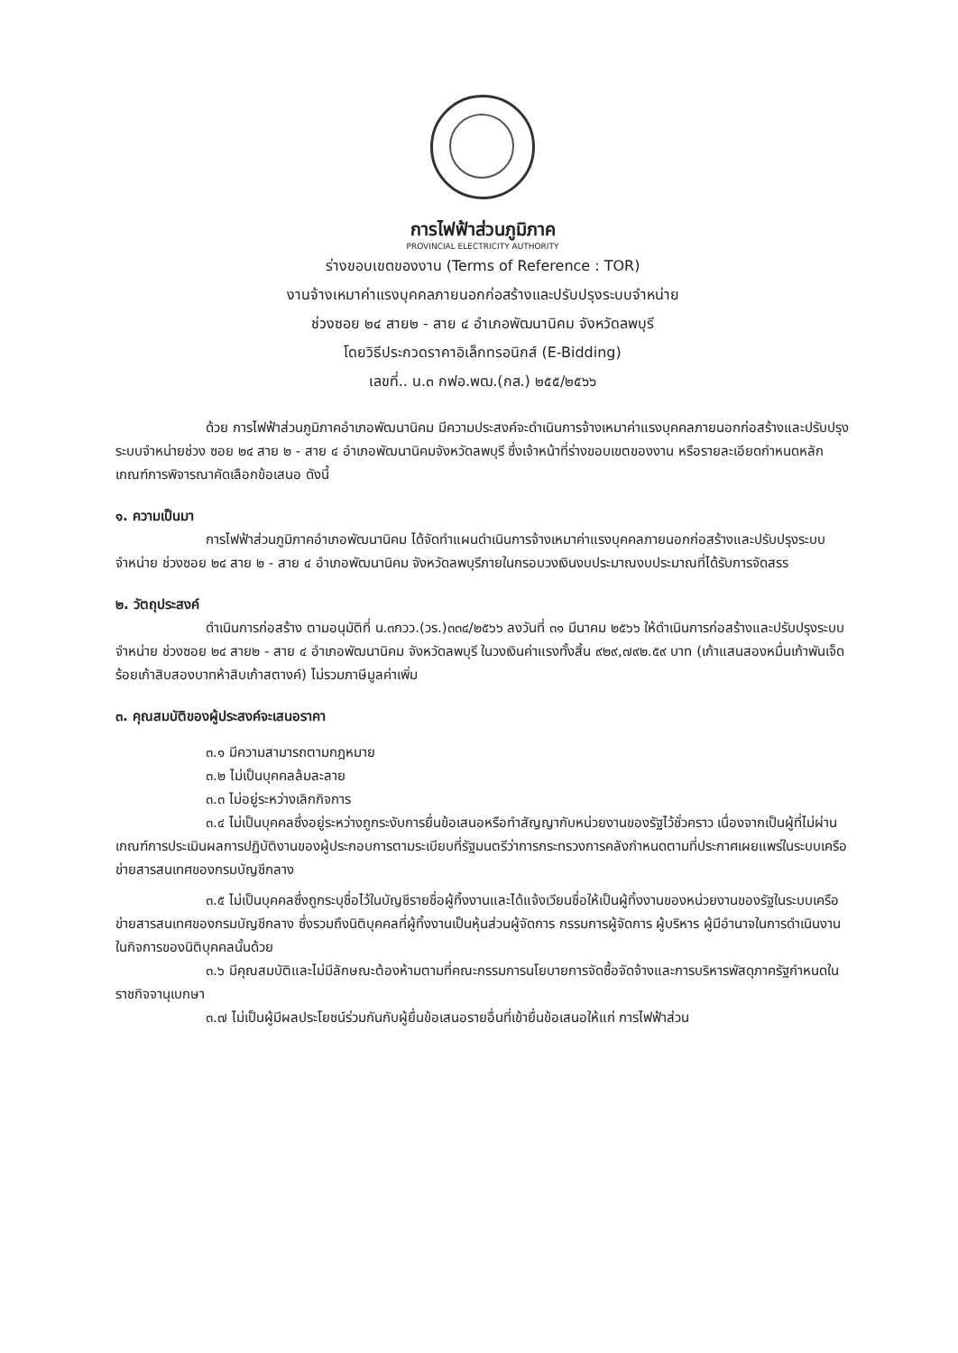การไฟฟ้าส่วนภูมิภาค
PROVINCIAL ELECTRICITY AUTHORITY
ร่างขอบเขตของงาน (Terms of Reference : TOR)
งานจ้างเหมาค่าแรงบุคคลภายนอกก่อสร้างและปรับปรุงระบบจำหน่าย
ช่วงซอย ๒๔ สาย๒ - สาย ๔ อำเภอพัฒนานิคม จังหวัดลพบุรี
โดยวิธีประกวดราคาอิเล็กทรอนิกส์ (E-Bidding)
เลขที่.. น.๓ กฟอ.พฒ.(กส.) ๒๕๕/๒๕๖๖
ด้วย การไฟฟ้าส่วนภูมิภาคอำเภอพัฒนานิคม มีความประสงค์จะดำเนินการจ้างเหมาค่าแรงบุคคลภายนอกก่อสร้างและปรับปรุงระบบจำหน่ายช่วง ซอย ๒๔ สาย ๒ - สาย ๔ อำเภอพัฒนานิคมจังหวัดลพบุรี ซึ่งเจ้าหน้าที่ร่างขอบเขตของงาน หรือรายละเอียดกำหนดหลักเกณฑ์การพิจารณาคัดเลือกข้อเสนอ ดังนี้
๑. ความเป็นมา
การไฟฟ้าส่วนภูมิภาคอำเภอพัฒนานิคม ได้จัดทำแผนดำเนินการจ้างเหมาค่าแรงบุคคลภายนอกก่อสร้างและปรับปรุงระบบจำหน่าย ช่วงซอย ๒๔ สาย ๒ - สาย ๔ อำเภอพัฒนานิคม จังหวัดลพบุรีภายในกรอบวงเงินงบประมาณงบประมาณที่ได้รับการจัดสรร
๒. วัตถุประสงค์
ดำเนินการก่อสร้าง ตามอนุมัติที่ น.๓กวว.(วร.)๓๓๔/๒๕๖๖ ลงวันที่ ๓๑ มีนาคม ๒๕๖๖ ให้ดำเนินการก่อสร้างและปรับปรุงระบบจำหน่าย ช่วงซอย ๒๔ สาย๒ - สาย ๔ อำเภอพัฒนานิคม จังหวัดลพบุรี ในวงเงินค่าแรงทั้งสิ้น ๙๒๙,๗๙๒.๕๙ บาท (เก้าแสนสองหมื่นเก้าพันเจ็ดร้อยเก้าสิบสองบาทห้าสิบเก้าสตางค์) ไม่รวมภาษีมูลค่าเพิ่ม
๓. คุณสมบัติของผู้ประสงค์จะเสนอราคา
๓.๑ มีความสามารถตามกฎหมาย
๓.๒ ไม่เป็นบุคคลล้มละลาย
๓.๓ ไม่อยู่ระหว่างเลิกกิจการ
๓.๔ ไม่เป็นบุคคลซึ่งอยู่ระหว่างถูกระงับการยื่นข้อเสนอหรือทำสัญญากับหน่วยงานของรัฐไว้ชั่วคราว เนื่องจากเป็นผู้ที่ไม่ผ่านเกณฑ์การประเมินผลการปฏิบัติงานของผู้ประกอบการตามระเบียบที่รัฐมนตรีว่าการกระทรวงการคลังกำหนดตามที่ประกาศเผยแพร่ในระบบเครือข่ายสารสนเทศของกรมบัญชีกลาง
๓.๕ ไม่เป็นบุคคลซึ่งถูกระบุชื่อไว้ในบัญชีรายชื่อผู้ทิ้งงานและได้แจ้งเวียนชื่อให้เป็นผู้ทิ้งงานของหน่วยงานของรัฐในระบบเครือข่ายสารสนเทศของกรมบัญชีกลาง ซึ่งรวมถึงนิติบุคคลที่ผู้ทิ้งงานเป็นหุ้นส่วนผู้จัดการ กรรมการผู้จัดการ ผู้บริหาร ผู้มีอำนาจในการดำเนินงานในกิจการของนิติบุคคลนั้นด้วย
๓.๖ มีคุณสมบัติและไม่มีลักษณะต้องห้ามตามที่คณะกรรมการนโยบายการจัดซื้อจัดจ้างและการบริหารพัสดุภาครัฐกำหนดในราชกิจจานุเบกษา
๓.๗ ไม่เป็นผู้มีผลประโยชน์ร่วมกันกับผู้ยื่นข้อเสนอรายอื่นที่เข้ายื่นข้อเสนอให้แก่ การไฟฟ้าส่วน